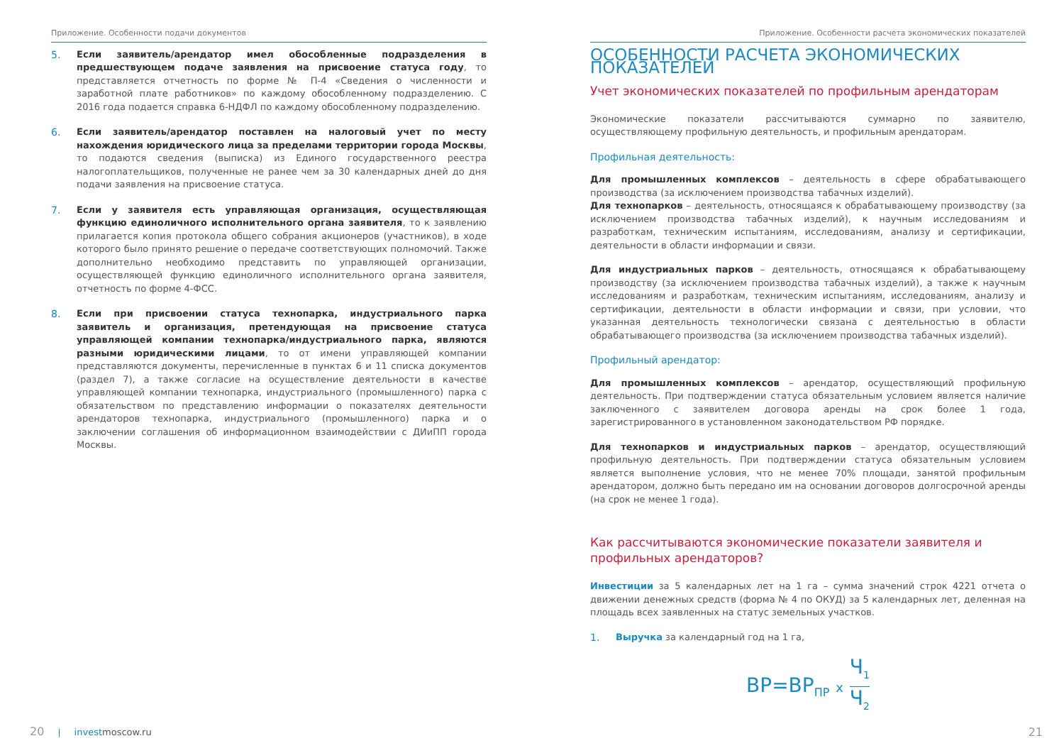Приложение. Особенности подачи документов
5. Если заявитель/арендатор имел обособленные подразделения в предшествующем подаче заявления на присвоение статуса году, то представляется отчетность по форме № П-4 «Сведения о численности и заработной плате работников» по каждому обособленному подразделению. С 2016 года подается справка 6-НДФЛ по каждому обособленному подразделению.
6. Если заявитель/арендатор поставлен на налоговый учет по месту нахождения юридического лица за пределами территории города Москвы, то подаются сведения (выписка) из Единого государственного реестра налогоплательщиков, полученные не ранее чем за 30 календарных дней до дня подачи заявления на присвоение статуса.
7. Если у заявителя есть управляющая организация, осуществляющая функцию единоличного исполнительного органа заявителя, то к заявлению прилагается копия протокола общего собрания акционеров (участников), в ходе которого было принято решение о передаче соответствующих полномочий. Также дополнительно необходимо представить по управляющей организации, осуществляющей функцию единоличного исполнительного органа заявителя, отчетность по форме 4-ФСС.
8. Если при присвоении статуса технопарка, индустриального парка заявитель и организация, претендующая на присвоение статуса управляющей компании технопарка/индустриального парка, являются разными юридическими лицами, то от имени управляющей компании представляются документы, перечисленные в пунктах 6 и 11 списка документов (раздел 7), а также согласие на осуществление деятельности в качестве управляющей компании технопарка, индустриального (промышленного) парка с обязательством по представлению информации о показателях деятельности арендаторов технопарка, индустриального (промышленного) парка и о заключении соглашения об информационном взаимодействии с ДИиПП города Москвы.
20 | invest moscow.ru
Приложение. Особенности расчета экономических показателей
ОСОБЕННОСТИ РАСЧЕТА ЭКОНОМИЧЕСКИХ ПОКАЗАТЕЛЕЙ
Учет экономических показателей по профильным арендаторам
Экономические показатели рассчитываются суммарно по заявителю, осуществляющему профильную деятельность, и профильным арендаторам.
Профильная деятельность:
Для промышленных комплексов – деятельность в сфере обрабатывающего производства (за исключением производства табачных изделий).
Для технопарков – деятельность, относящаяся к обрабатывающему производству (за исключением производства табачных изделий), к научным исследованиям и разработкам, техническим испытаниям, исследованиям, анализу и сертификации, деятельности в области информации и связи.
Для индустриальных парков – деятельность, относящаяся к обрабатывающему производству (за исключением производства табачных изделий), а также к научным исследованиям и разработкам, техническим испытаниям, исследованиям, анализу и сертификации, деятельности в области информации и связи, при условии, что указанная деятельность технологически связана с деятельностью в области обрабатывающего производства (за исключением производства табачных изделий).
Профильный арендатор:
Для промышленных комплексов – арендатор, осуществляющий профильную деятельность. При подтверждении статуса обязательным условием является наличие заключенного с заявителем договора аренды на срок более 1 года, зарегистрированного в установленном законодательством РФ порядке.
Для технопарков и индустриальных парков – арендатор, осуществляющий профильную деятельность. При подтверждении статуса обязательным условием является выполнение условия, что не менее 70% площади, занятой профильным арендатором, должно быть передано им на основании договоров долгосрочной аренды (на срок не менее 1 года).
Как рассчитываются экономические показатели заявителя и профильных арендаторов?
Инвестиции за 5 календарных лет на 1 га – сумма значений строк 4221 отчета о движении денежных средств (форма № 4 по ОКУД) за 5 календарных лет, деленная на площадь всех заявленных на статус земельных участков.
1. Выручка за календарный год на 1 га,
ВР=ВР<sub>ПР</sub> x Ч<sub>1</sub> Ч<sub>2</sub>
21